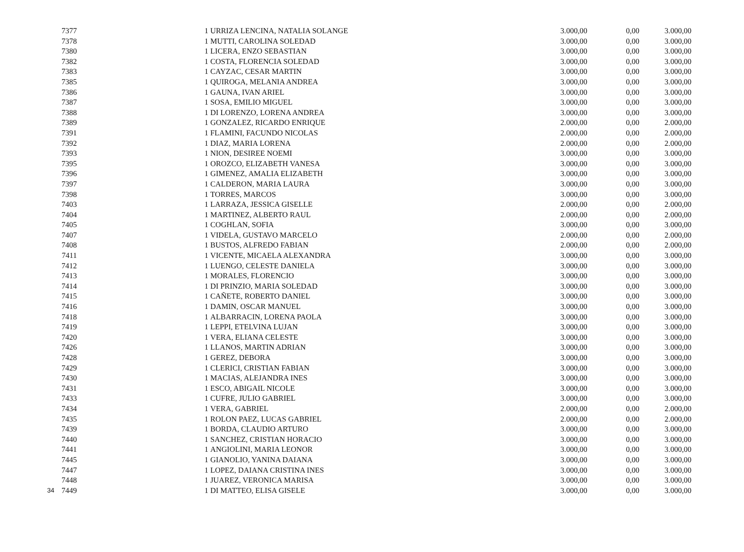| | 7377 | 1 | URRIZA LENCINA, NATALIA SOLANGE | 3.000,00 | 0,00 | 3.000,00 |
| | 7378 | 1 | MUTTI, CAROLINA SOLEDAD | 3.000,00 | 0,00 | 3.000,00 |
| | 7380 | 1 | LICERA, ENZO SEBASTIAN | 3.000,00 | 0,00 | 3.000,00 |
| | 7382 | 1 | COSTA, FLORENCIA SOLEDAD | 3.000,00 | 0,00 | 3.000,00 |
| | 7383 | 1 | CAYZAC, CESAR MARTIN | 3.000,00 | 0,00 | 3.000,00 |
| | 7385 | 1 | QUIROGA, MELANIA ANDREA | 3.000,00 | 0,00 | 3.000,00 |
| | 7386 | 1 | GAUNA, IVAN ARIEL | 3.000,00 | 0,00 | 3.000,00 |
| | 7387 | 1 | SOSA, EMILIO MIGUEL | 3.000,00 | 0,00 | 3.000,00 |
| | 7388 | 1 | DI LORENZO, LORENA ANDREA | 3.000,00 | 0,00 | 3.000,00 |
| | 7389 | 1 | GONZALEZ, RICARDO ENRIQUE | 2.000,00 | 0,00 | 2.000,00 |
| | 7391 | 1 | FLAMINI, FACUNDO NICOLAS | 2.000,00 | 0,00 | 2.000,00 |
| | 7392 | 1 | DIAZ, MARIA LORENA | 2.000,00 | 0,00 | 2.000,00 |
| | 7393 | 1 | NION, DESIREE NOEMI | 3.000,00 | 0,00 | 3.000,00 |
| | 7395 | 1 | OROZCO, ELIZABETH VANESA | 3.000,00 | 0,00 | 3.000,00 |
| | 7396 | 1 | GIMENEZ, AMALIA ELIZABETH | 3.000,00 | 0,00 | 3.000,00 |
| | 7397 | 1 | CALDERON, MARIA LAURA | 3.000,00 | 0,00 | 3.000,00 |
| | 7398 | 1 | TORRES, MARCOS | 3.000,00 | 0,00 | 3.000,00 |
| | 7403 | 1 | LARRAZA, JESSICA GISELLE | 2.000,00 | 0,00 | 2.000,00 |
| | 7404 | 1 | MARTINEZ, ALBERTO RAUL | 2.000,00 | 0,00 | 2.000,00 |
| | 7405 | 1 | COGHLAN, SOFIA | 3.000,00 | 0,00 | 3.000,00 |
| | 7407 | 1 | VIDELA, GUSTAVO MARCELO | 2.000,00 | 0,00 | 2.000,00 |
| | 7408 | 1 | BUSTOS, ALFREDO FABIAN | 2.000,00 | 0,00 | 2.000,00 |
| | 7411 | 1 | VICENTE, MICAELA ALEXANDRA | 3.000,00 | 0,00 | 3.000,00 |
| | 7412 | 1 | LUENGO, CELESTE DANIELA | 3.000,00 | 0,00 | 3.000,00 |
| | 7413 | 1 | MORALES, FLORENCIO | 3.000,00 | 0,00 | 3.000,00 |
| | 7414 | 1 | DI PRINZIO, MARIA SOLEDAD | 3.000,00 | 0,00 | 3.000,00 |
| | 7415 | 1 | CAÑETE, ROBERTO DANIEL | 3.000,00 | 0,00 | 3.000,00 |
| | 7416 | 1 | DAMIN, OSCAR MANUEL | 3.000,00 | 0,00 | 3.000,00 |
| | 7418 | 1 | ALBARRACIN, LORENA PAOLA | 3.000,00 | 0,00 | 3.000,00 |
| | 7419 | 1 | LEPPI, ETELVINA LUJAN | 3.000,00 | 0,00 | 3.000,00 |
| | 7420 | 1 | VERA, ELIANA CELESTE | 3.000,00 | 0,00 | 3.000,00 |
| | 7426 | 1 | LLANOS, MARTIN ADRIAN | 3.000,00 | 0,00 | 3.000,00 |
| | 7428 | 1 | GEREZ, DEBORA | 3.000,00 | 0,00 | 3.000,00 |
| | 7429 | 1 | CLERICI, CRISTIAN FABIAN | 3.000,00 | 0,00 | 3.000,00 |
| | 7430 | 1 | MACIAS, ALEJANDRA INES | 3.000,00 | 0,00 | 3.000,00 |
| | 7431 | 1 | ESCO, ABIGAIL NICOLE | 3.000,00 | 0,00 | 3.000,00 |
| | 7433 | 1 | CUFRE, JULIO GABRIEL | 3.000,00 | 0,00 | 3.000,00 |
| | 7434 | 1 | VERA, GABRIEL | 2.000,00 | 0,00 | 2.000,00 |
| | 7435 | 1 | ROLON PAEZ, LUCAS GABRIEL | 2.000,00 | 0,00 | 2.000,00 |
| | 7439 | 1 | BORDA, CLAUDIO ARTURO | 3.000,00 | 0,00 | 3.000,00 |
| | 7440 | 1 | SANCHEZ, CRISTIAN HORACIO | 3.000,00 | 0,00 | 3.000,00 |
| | 7441 | 1 | ANGIOLINI, MARIA LEONOR | 3.000,00 | 0,00 | 3.000,00 |
| | 7445 | 1 | GIANOLIO, YANINA DAIANA | 3.000,00 | 0,00 | 3.000,00 |
| | 7447 | 1 | LOPEZ, DAIANA CRISTINA INES | 3.000,00 | 0,00 | 3.000,00 |
| | 7448 | 1 | JUAREZ, VERONICA MARISA | 3.000,00 | 0,00 | 3.000,00 |
| 34 | 7449 | 1 | DI MATTEO, ELISA GISELE | 3.000,00 | 0,00 | 3.000,00 |